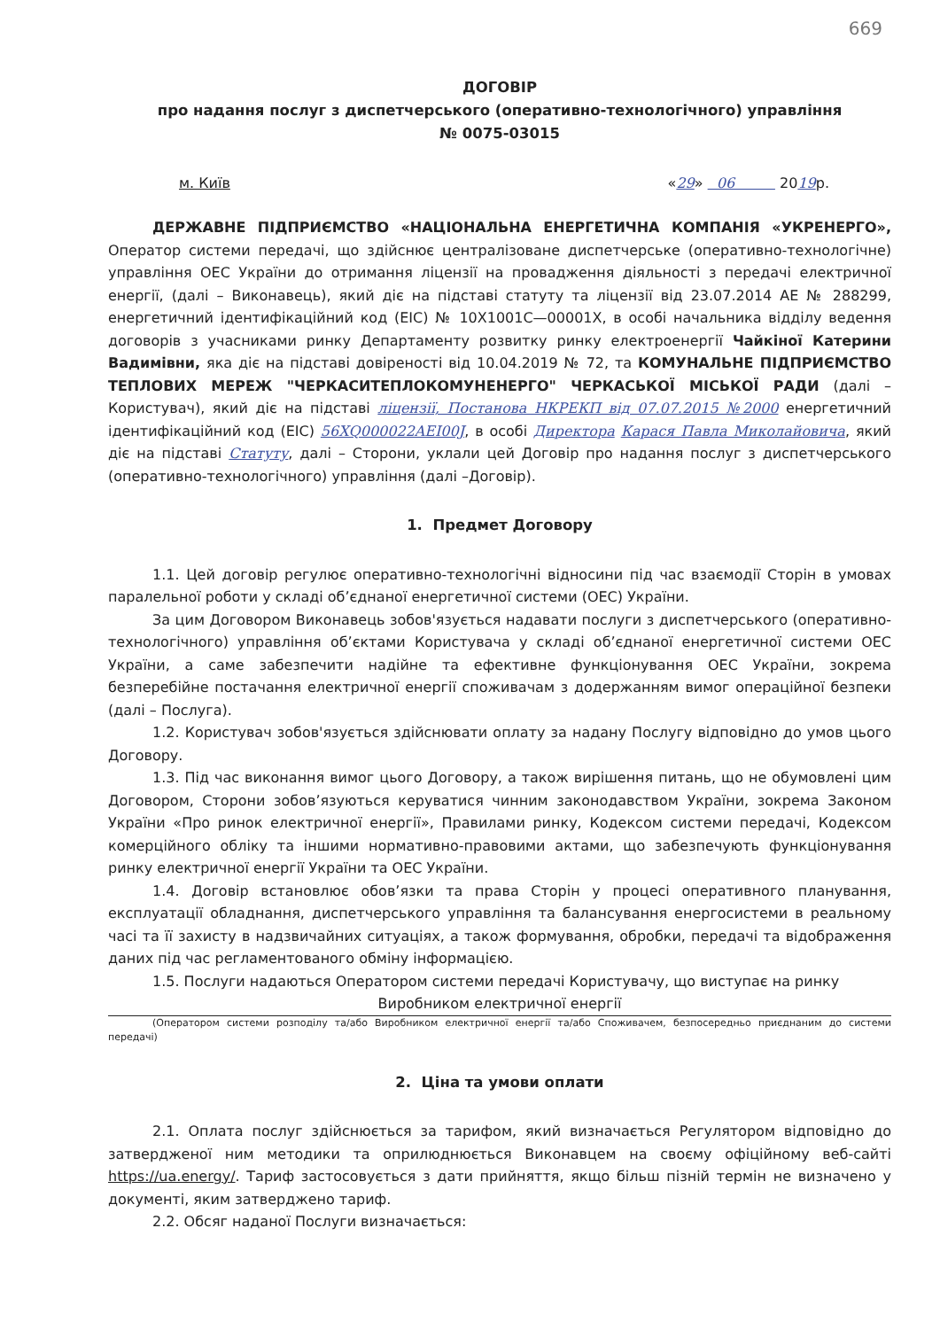669
ДОГОВІР
про надання послуг з диспетчерського (оперативно-технологічного) управління
№ 0075-03015
м. Київ «29» 06 2019р.
ДЕРЖАВНЕ ПІДПРИЄМСТВО «НАЦІОНАЛЬНА ЕНЕРГЕТИЧНА КОМПАНІЯ «УКРЕНЕРГО», Оператор системи передачі, що здійснює централізоване диспетчерське (оперативно-технологічне) управління ОЕС України до отримання ліцензії на провадження діяльності з передачі електричної енергії, (далі – Виконавець), який діє на підставі статуту та ліцензії від 23.07.2014 АЕ № 288299, енергетичний ідентифікаційний код (ЕІС) № 10X1001C—00001X, в особі начальника відділу ведення договорів з учасниками ринку Департаменту розвитку ринку електроенергії Чайкіної Катерини Вадимівни, яка діє на підставі довіреності від 10.04.2019 № 72, та КОМУНАЛЬНЕ ПІДПРИЄМСТВО ТЕПЛОВИХ МЕРЕЖ "ЧЕРКАСИТЕПЛОКОМУНЕНЕРГО" ЧЕРКАСЬКОЇ МІСЬКОЇ РАДИ (далі – Користувач), який діє на підставі ліцензії, Постанова НКРЕКП від 07.07.2015 №2000 енергетичний ідентифікаційний код (ЕІС) 56XQ000022AEI00J, в особі Директора Карася Павла Миколайовича, який діє на підставі Статуту, далі – Сторони, уклали цей Договір про надання послуг з диспетчерського (оперативно-технологічного) управління (далі –Договір).
1. Предмет Договору
1.1. Цей договір регулює оперативно-технологічні відносини під час взаємодії Сторін в умовах паралельної роботи у складі об’єднаної енергетичної системи (ОЕС) України.
За цим Договором Виконавець зобов'язується надавати послуги з диспетчерського (оперативно-технологічного) управління об’єктами Користувача у складі об’єднаної енергетичної системи ОЕС України, а саме забезпечити надійне та ефективне функціонування ОЕС України, зокрема безперебійне постачання електричної енергії споживачам з додержанням вимог операційної безпеки (далі – Послуга).
1.2. Користувач зобов'язується здійснювати оплату за надану Послугу відповідно до умов цього Договору.
1.3. Під час виконання вимог цього Договору, а також вирішення питань, що не обумовлені цим Договором, Сторони зобов’язуються керуватися чинним законодавством України, зокрема Законом України «Про ринок електричної енергії», Правилами ринку, Кодексом системи передачі, Кодексом комерційного обліку та іншими нормативно-правовими актами, що забезпечують функціонування ринку електричної енергії України та ОЕС України.
1.4. Договір встановлює обов’язки та права Сторін у процесі оперативного планування, експлуатації обладнання, диспетчерського управління та балансування енергосистеми в реальному часі та її захисту в надзвичайних ситуаціях, а також формування, обробки, передачі та відображення даних під час регламентованого обміну інформацією.
1.5. Послуги надаються Оператором системи передачі Користувачу, що виступає на ринку
Виробником електричної енергії
(Оператором системи розподілу та/або Виробником електричної енергії та/або Споживачем, безпосередньо приєднаним до системи передачі)
2. Ціна та умови оплати
2.1. Оплата послуг здійснюється за тарифом, який визначається Регулятором відповідно до затвердженої ним методики та оприлюднюється Виконавцем на своєму офіційному веб-сайті https://ua.energy/. Тариф застосовується з дати прийняття, якщо більш пізній термін не визначено у документі, яким затверджено тариф.
2.2. Обсяг наданої Послуги визначається: